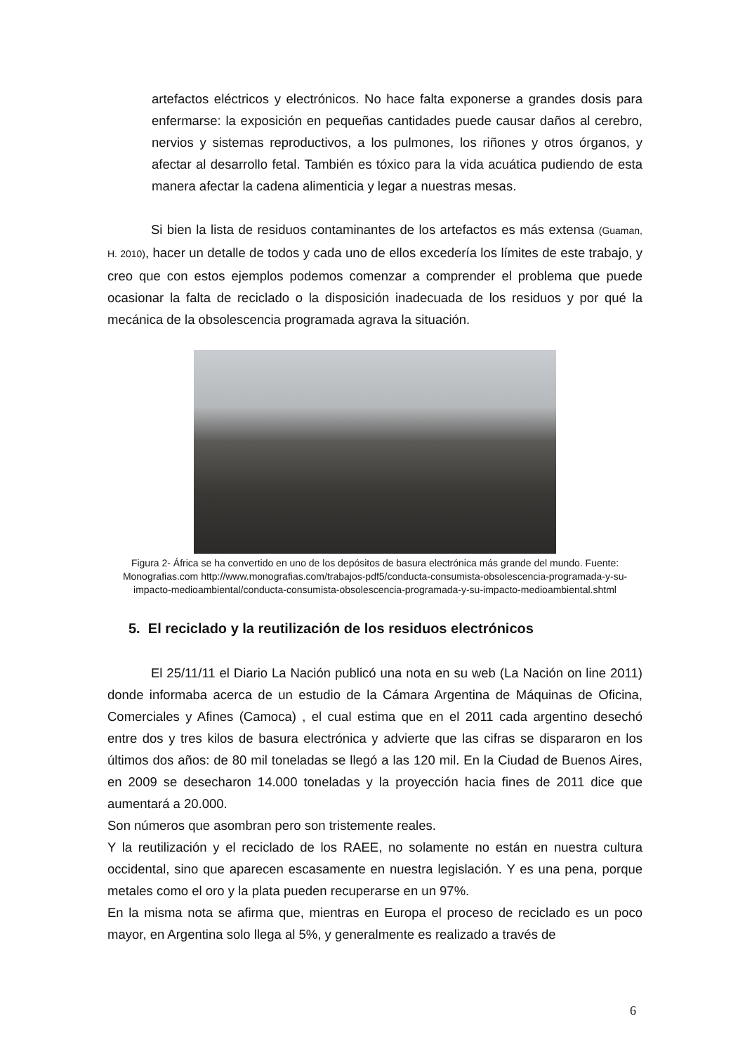artefactos eléctricos y electrónicos. No hace falta exponerse a grandes dosis para enfermarse: la exposición en pequeñas cantidades puede causar daños al cerebro, nervios y sistemas reproductivos, a los pulmones, los riñones y otros órganos, y afectar al desarrollo fetal. También es tóxico para la vida acuática pudiendo de esta manera afectar la cadena alimenticia y legar a nuestras mesas.
Si bien la lista de residuos contaminantes de los artefactos es más extensa (Guaman, H. 2010), hacer un detalle de todos y cada uno de ellos excedería los límites de este trabajo, y creo que con estos ejemplos podemos comenzar a comprender el problema que puede ocasionar la falta de reciclado o la disposición inadecuada de los residuos y por qué la mecánica de la obsolescencia programada agrava la situación.
Figura 2- África se ha convertido en uno de los depósitos de basura electrónica más grande del mundo. Fuente: Monografias.com http://www.monografias.com/trabajos-pdf5/conducta-consumista-obsolescencia-programada-y-su-impacto-medioambiental/conducta-consumista-obsolescencia-programada-y-su-impacto-medioambiental.shtml
5. El reciclado y la reutilización de los residuos electrónicos
El 25/11/11 el Diario La Nación publicó una nota en su web (La Nación on line 2011) donde informaba acerca de un estudio de la Cámara Argentina de Máquinas de Oficina, Comerciales y Afines (Camoca) , el cual estima que en el 2011 cada argentino desechó entre dos y tres kilos de basura electrónica y advierte que las cifras se dispararon en los últimos dos años: de 80 mil toneladas se llegó a las 120 mil. En la Ciudad de Buenos Aires, en 2009 se desecharon 14.000 toneladas y la proyección hacia fines de 2011 dice que aumentará a 20.000.
Son números que asombran pero son tristemente reales.
Y la reutilización y el reciclado de los RAEE, no solamente no están en nuestra cultura occidental, sino que aparecen escasamente en nuestra legislación. Y es una pena, porque metales como el oro y la plata pueden recuperarse en un 97%.
En la misma nota se afirma que, mientras en Europa el proceso de reciclado es un poco mayor, en Argentina solo llega al 5%, y generalmente es realizado a través de
6